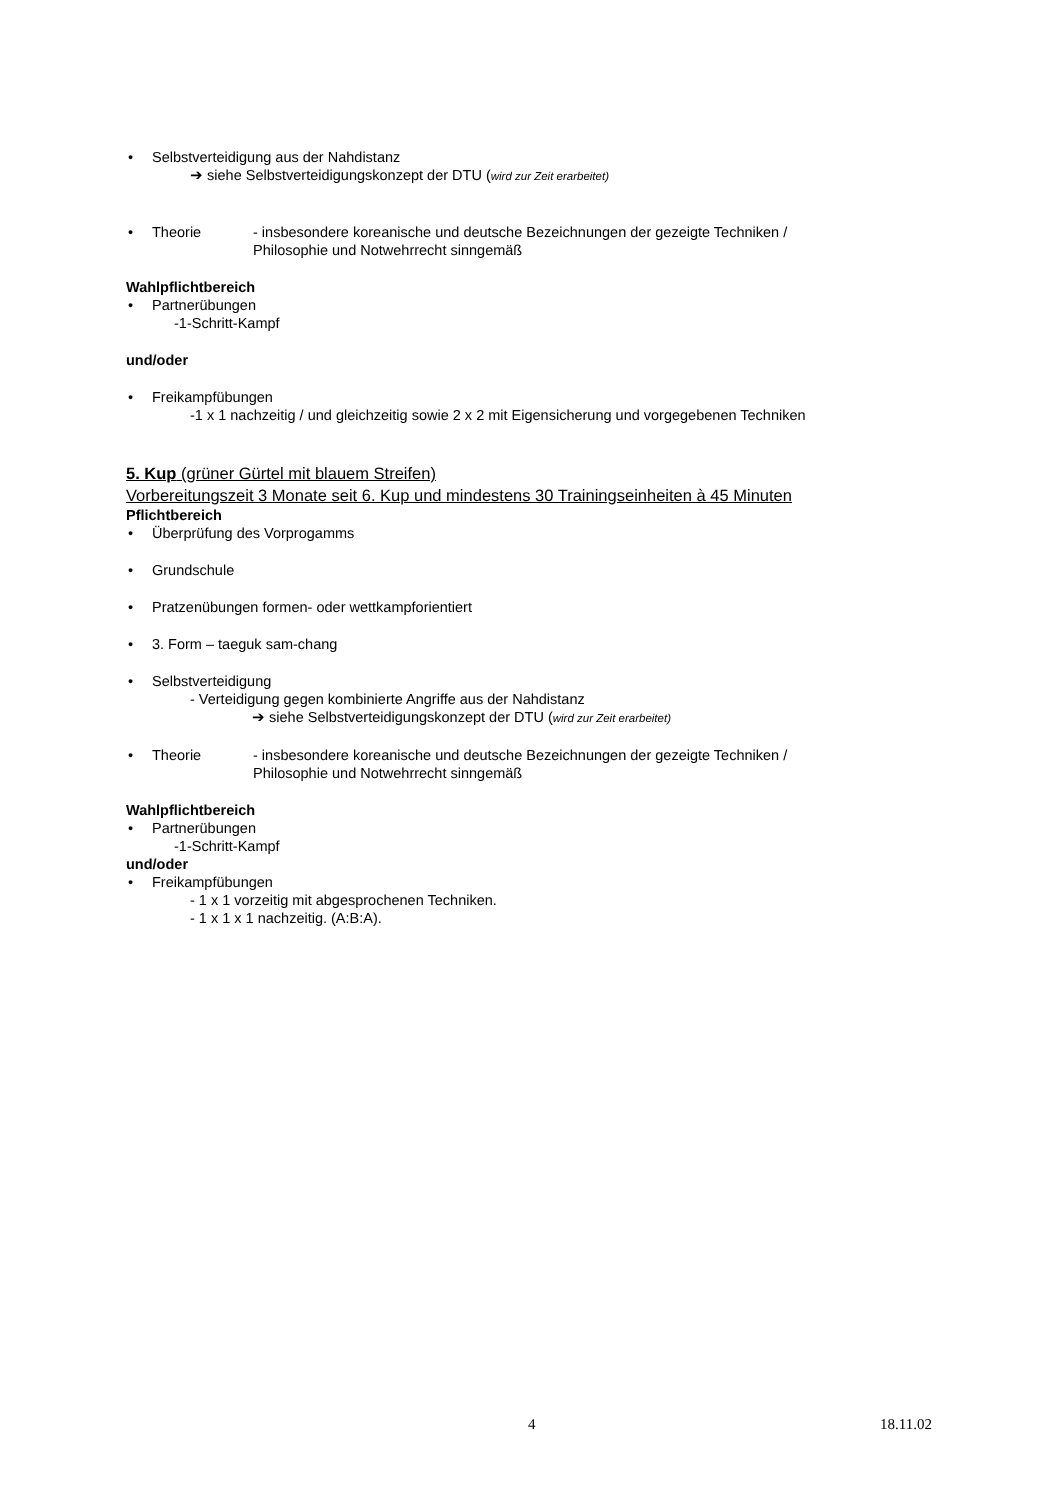• Selbstverteidigung aus der Nahdistanz
➔ siehe Selbstverteidigungskonzept der DTU (wird zur Zeit erarbeitet)
• Theorie - insbesondere koreanische und deutsche Bezeichnungen der gezeigte Techniken /
Philosophie und Notwehrrecht sinngemäß
Wahlpflichtbereich
• Partnerübungen
-1-Schritt-Kampf
und/oder
• Freikampfübungen
-1 x 1 nachzeitig / und gleichzeitig sowie 2 x 2 mit Eigensicherung und vorgegebenen Techniken
5. Kup (grüner Gürtel mit blauem Streifen)
Vorbereitungszeit 3 Monate seit 6. Kup und mindestens 30 Trainingseinheiten à 45 Minuten
Pflichtbereich
• Überprüfung des Vorprogamms
• Grundschule
• Pratzenübungen formen- oder wettkampforientiert
• 3. Form – taeguk sam-chang
• Selbstverteidigung
- Verteidigung gegen kombinierte Angriffe aus der Nahdistanz
➔ siehe Selbstverteidigungskonzept der DTU (wird zur Zeit erarbeitet)
• Theorie - insbesondere koreanische und deutsche Bezeichnungen der gezeigte Techniken /
Philosophie und Notwehrrecht sinngemäß
Wahlpflichtbereich
• Partnerübungen
-1-Schritt-Kampf
und/oder
• Freikampfübungen
- 1 x 1 vorzeitig mit abgesprochenen Techniken.
- 1 x 1 x 1 nachzeitig. (A:B:A).
4 18.11.02